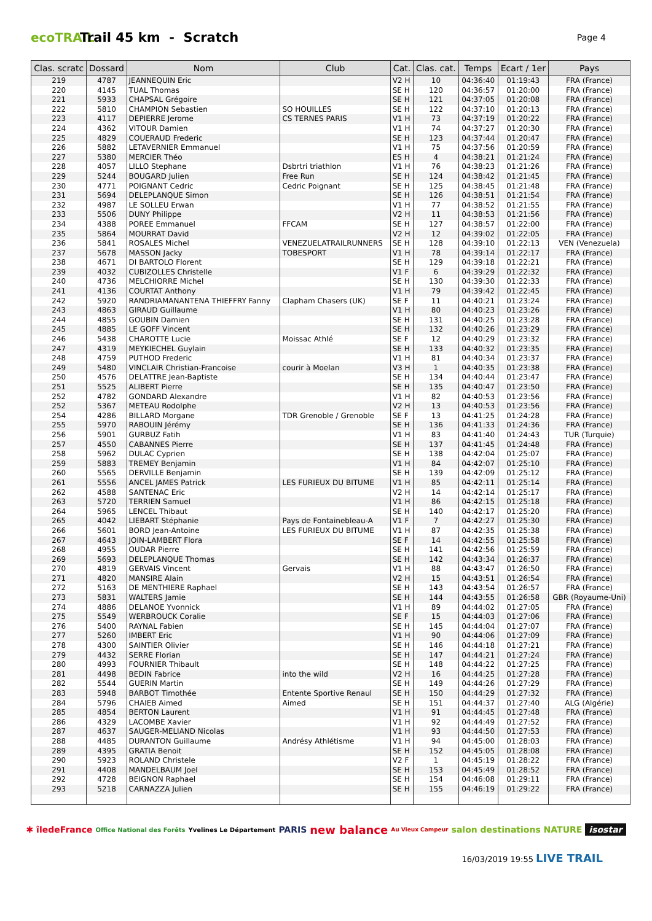ecoTRAIL
Trail 45 km - Scratch
Page 4
| Clas. scratc | Dossard | Nom | Club | Cat. | Clas. cat. | Temps | Ecart / 1er | Pays |
| --- | --- | --- | --- | --- | --- | --- | --- | --- |
| 219 | 4787 | JEANNEQUIN Eric | | V2 H | 10 | 04:36:40 | 01:19:43 | FRA (France) |
| 220 | 4145 | TUAL Thomas | | SE H | 120 | 04:36:57 | 01:20:00 | FRA (France) |
| 221 | 5933 | CHAPSAL Grégoire | | SE H | 121 | 04:37:05 | 01:20:08 | FRA (France) |
| 222 | 5810 | CHAMPION Sebastien | SO HOUILLES | SE H | 122 | 04:37:10 | 01:20:13 | FRA (France) |
| 223 | 4117 | DEPIERRE Jerome | CS TERNES PARIS | V1 H | 73 | 04:37:19 | 01:20:22 | FRA (France) |
| 224 | 4362 | VITOUR Damien | | V1 H | 74 | 04:37:27 | 01:20:30 | FRA (France) |
| 225 | 4829 | COUERAUD Frederic | | SE H | 123 | 04:37:44 | 01:20:47 | FRA (France) |
| 226 | 5882 | LETAVERNIER Emmanuel | | V1 H | 75 | 04:37:56 | 01:20:59 | FRA (France) |
| 227 | 5380 | MERCIER Théo | | ES H | 4 | 04:38:21 | 01:21:24 | FRA (France) |
| 228 | 4057 | LILLO Stephane | Dsbrtri triathlon | V1 H | 76 | 04:38:23 | 01:21:26 | FRA (France) |
| 229 | 5244 | BOUGARD Julien | Free Run | SE H | 124 | 04:38:42 | 01:21:45 | FRA (France) |
| 230 | 4771 | POIGNANT Cedric | Cedric Poignant | SE H | 125 | 04:38:45 | 01:21:48 | FRA (France) |
| 231 | 5694 | DELEPLANQUE Simon | | SE H | 126 | 04:38:51 | 01:21:54 | FRA (France) |
| 232 | 4987 | LE SOLLEU Erwan | | V1 H | 77 | 04:38:52 | 01:21:55 | FRA (France) |
| 233 | 5506 | DUNY Philippe | | V2 H | 11 | 04:38:53 | 01:21:56 | FRA (France) |
| 234 | 4388 | POREE Emmanuel | FFCAM | SE H | 127 | 04:38:57 | 01:22:00 | FRA (France) |
| 235 | 5864 | MOURRAT David | | V2 H | 12 | 04:39:02 | 01:22:05 | FRA (France) |
| 236 | 5841 | ROSALES Michel | VENEZUELATRAILRUNNERS | SE H | 128 | 04:39:10 | 01:22:13 | VEN (Venezuela) |
| 237 | 5678 | MASSON Jacky | TOBESPORT | V1 H | 78 | 04:39:14 | 01:22:17 | FRA (France) |
| 238 | 4671 | DI BARTOLO Florent | | SE H | 129 | 04:39:18 | 01:22:21 | FRA (France) |
| 239 | 4032 | CUBIZOLLES Christelle | | V1 F | 6 | 04:39:29 | 01:22:32 | FRA (France) |
| 240 | 4736 | MELCHIORRE Michel | | SE H | 130 | 04:39:30 | 01:22:33 | FRA (France) |
| 241 | 4136 | COURTAT Anthony | | V1 H | 79 | 04:39:42 | 01:22:45 | FRA (France) |
| 242 | 5920 | RANDRIAMANANTENA THIEFFRY Fanny | Clapham Chasers (UK) | SE F | 11 | 04:40:21 | 01:23:24 | FRA (France) |
| 243 | 4863 | GIRAUD Guillaume | | V1 H | 80 | 04:40:23 | 01:23:26 | FRA (France) |
| 244 | 4855 | GOUBIN Damien | | SE H | 131 | 04:40:25 | 01:23:28 | FRA (France) |
| 245 | 4885 | LE GOFF Vincent | | SE H | 132 | 04:40:26 | 01:23:29 | FRA (France) |
| 246 | 5438 | CHAROTTE Lucie | Moissac Athlé | SE F | 12 | 04:40:29 | 01:23:32 | FRA (France) |
| 247 | 4319 | MEYKIECHEL Guylain | | SE H | 133 | 04:40:32 | 01:23:35 | FRA (France) |
| 248 | 4759 | PUTHOD Frederic | | V1 H | 81 | 04:40:34 | 01:23:37 | FRA (France) |
| 249 | 5480 | VINCLAIR Christian-Francoise | courir à Moelan | V3 H | 1 | 04:40:35 | 01:23:38 | FRA (France) |
| 250 | 4576 | DELATTRE Jean-Baptiste | | SE H | 134 | 04:40:44 | 01:23:47 | FRA (France) |
| 251 | 5525 | ALIBERT Pierre | | SE H | 135 | 04:40:47 | 01:23:50 | FRA (France) |
| 252 | 4782 | GONDARD Alexandre | | V1 H | 82 | 04:40:53 | 01:23:56 | FRA (France) |
| 252 | 5367 | METEAU Rodolphe | | V2 H | 13 | 04:40:53 | 01:23:56 | FRA (France) |
| 254 | 4286 | BILLARD Morgane | TDR Grenoble / Grenoble | SE F | 13 | 04:41:25 | 01:24:28 | FRA (France) |
| 255 | 5970 | RABOUIN Jérémy | | SE H | 136 | 04:41:33 | 01:24:36 | FRA (France) |
| 256 | 5901 | GURBUZ Fatih | | V1 H | 83 | 04:41:40 | 01:24:43 | TUR (Turquie) |
| 257 | 4550 | CABANNES Pierre | | SE H | 137 | 04:41:45 | 01:24:48 | FRA (France) |
| 258 | 5962 | DULAC Cyprien | | SE H | 138 | 04:42:04 | 01:25:07 | FRA (France) |
| 259 | 5883 | TREMEY Benjamin | | V1 H | 84 | 04:42:07 | 01:25:10 | FRA (France) |
| 260 | 5565 | DERVILLE Benjamin | | SE H | 139 | 04:42:09 | 01:25:12 | FRA (France) |
| 261 | 5556 | ANCEL JAMES Patrick | LES FURIEUX DU BITUME | V1 H | 85 | 04:42:11 | 01:25:14 | FRA (France) |
| 262 | 4588 | SANTENAC Eric | | V2 H | 14 | 04:42:14 | 01:25:17 | FRA (France) |
| 263 | 5720 | TERRIEN Samuel | | V1 H | 86 | 04:42:15 | 01:25:18 | FRA (France) |
| 264 | 5965 | LENCEL Thibaut | | SE H | 140 | 04:42:17 | 01:25:20 | FRA (France) |
| 265 | 4042 | LIEBART Stéphanie | Pays de Fontainebleau-A | V1 F | 7 | 04:42:27 | 01:25:30 | FRA (France) |
| 266 | 5601 | BORD Jean-Antoine | LES FURIEUX DU BITUME | V1 H | 87 | 04:42:35 | 01:25:38 | FRA (France) |
| 267 | 4643 | JOIN-LAMBERT Flora | | SE F | 14 | 04:42:55 | 01:25:58 | FRA (France) |
| 268 | 4955 | OUDAR Pierre | | SE H | 141 | 04:42:56 | 01:25:59 | FRA (France) |
| 269 | 5693 | DELEPLANQUE Thomas | | SE H | 142 | 04:43:34 | 01:26:37 | FRA (France) |
| 270 | 4819 | GERVAIS Vincent | Gervais | V1 H | 88 | 04:43:47 | 01:26:50 | FRA (France) |
| 271 | 4820 | MANSIRE Alain | | V2 H | 15 | 04:43:51 | 01:26:54 | FRA (France) |
| 272 | 5163 | DE MENTHIERE Raphael | | SE H | 143 | 04:43:54 | 01:26:57 | FRA (France) |
| 273 | 5831 | WALTERS Jamie | | SE H | 144 | 04:43:55 | 01:26:58 | GBR (Royaume-Uni) |
| 274 | 4886 | DELANOE Yvonnick | | V1 H | 89 | 04:44:02 | 01:27:05 | FRA (France) |
| 275 | 5549 | WERBROUCK Coralie | | SE F | 15 | 04:44:03 | 01:27:06 | FRA (France) |
| 276 | 5400 | RAYNAL Fabien | | SE H | 145 | 04:44:04 | 01:27:07 | FRA (France) |
| 277 | 5260 | IMBERT Eric | | V1 H | 90 | 04:44:06 | 01:27:09 | FRA (France) |
| 278 | 4300 | SAINTIER Olivier | | SE H | 146 | 04:44:18 | 01:27:21 | FRA (France) |
| 279 | 4432 | SERRE Florian | | SE H | 147 | 04:44:21 | 01:27:24 | FRA (France) |
| 280 | 4993 | FOURNIER Thibault | | SE H | 148 | 04:44:22 | 01:27:25 | FRA (France) |
| 281 | 4498 | BEDIN Fabrice | into the wild | V2 H | 16 | 04:44:25 | 01:27:28 | FRA (France) |
| 282 | 5544 | GUERIN Martin | | SE H | 149 | 04:44:26 | 01:27:29 | FRA (France) |
| 283 | 5948 | BARBOT Timothée | Entente Sportive Renaul | SE H | 150 | 04:44:29 | 01:27:32 | FRA (France) |
| 284 | 5796 | CHAIEB Aimed | Aimed | SE H | 151 | 04:44:37 | 01:27:40 | ALG (Algérie) |
| 285 | 4854 | BERTON Laurent | | V1 H | 91 | 04:44:45 | 01:27:48 | FRA (France) |
| 286 | 4329 | LACOMBE Xavier | | V1 H | 92 | 04:44:49 | 01:27:52 | FRA (France) |
| 287 | 4637 | SAUGER-MELIAND Nicolas | | V1 H | 93 | 04:44:50 | 01:27:53 | FRA (France) |
| 288 | 4485 | DURANTON Guillaume | Andrésy Athlétisme | V1 H | 94 | 04:45:00 | 01:28:03 | FRA (France) |
| 289 | 4395 | GRATIA Benoit | | SE H | 152 | 04:45:05 | 01:28:08 | FRA (France) |
| 290 | 5923 | ROLAND Christele | | V2 F | 1 | 04:45:19 | 01:28:22 | FRA (France) |
| 291 | 4408 | MANDELBAUM Joel | | SE H | 153 | 04:45:49 | 01:28:52 | FRA (France) |
| 292 | 4728 | BEIGNON Raphael | | SE H | 154 | 04:46:08 | 01:29:11 | FRA (France) |
| 293 | 5218 | CARNAZZA Julien | | SE H | 155 | 04:46:19 | 01:29:22 | FRA (France) |
✱ îledeFrance Office National des Forêts Yvelines Le Département PARIS new balance Au Vieux Campeur salon destinations NATURE isostar
16/03/2019 19:55 LIVE TRAIL